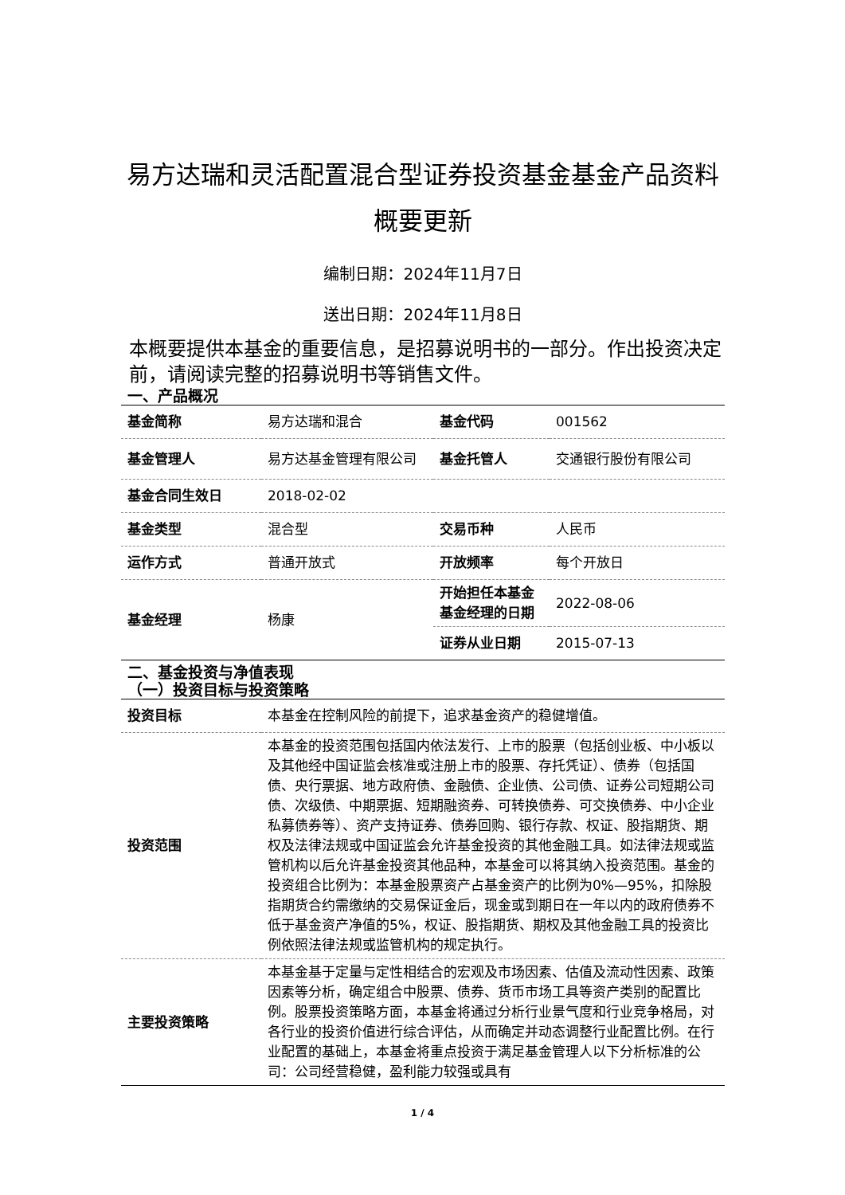易方达瑞和灵活配置混合型证券投资基金基金产品资料概要更新
编制日期：2024年11月7日
送出日期：2024年11月8日
本概要提供本基金的重要信息，是招募说明书的一部分。作出投资决定前，请阅读完整的招募说明书等销售文件。
一、产品概况
| 基金简称 | 易方达瑞和混合 | 基金代码 | 001562 |
| 基金管理人 | 易方达基金管理有限公司 | 基金托管人 | 交通银行股份有限公司 |
| 基金合同生效日 | 2018-02-02 | | |
| 基金类型 | 混合型 | 交易币种 | 人民币 |
| 运作方式 | 普通开放式 | 开放频率 | 每个开放日 |
| 基金经理 | 杨康 | 开始担任本基金基金经理的日期 | 2022-08-06 |
| | | 证券从业日期 | 2015-07-13 |
二、基金投资与净值表现
（一）投资目标与投资策略
| 投资目标 | 本基金在控制风险的前提下，追求基金资产的稳健增值。 |
| 投资范围 | 本基金的投资范围包括国内依法发行、上市的股票（包括创业板、中小板以及其他经中国证监会核准或注册上市的股票、存托凭证）、债券（包括国债、央行票据、地方政府债、金融债、企业债、公司债、证券公司短期公司债、次级债、中期票据、短期融资券、可转换债券、可交换债券、中小企业私募债券等）、资产支持证券、债券回购、银行存款、权证、股指期货、期权及法律法规或中国证监会允许基金投资的其他金融工具。如法律法规或监管机构以后允许基金投资其他品种，本基金可以将其纳入投资范围。基金的投资组合比例为：本基金股票资产占基金资产的比例为0%—95%，扣除股指期货合约需缴纳的交易保证金后，现金或到期日在一年以内的政府债券不低于基金资产净值的5%，权证、股指期货、期权及其他金融工具的投资比例依照法律法规或监管机构的规定执行。 |
| 主要投资策略 | 本基金基于定量与定性相结合的宏观及市场因素、估值及流动性因素、政策因素等分析，确定组合中股票、债券、货币市场工具等资产类别的配置比例。股票投资策略方面，本基金将通过分析行业景气度和行业竞争格局，对各行业的投资价值进行综合评估，从而确定并动态调整行业配置比例。在行业配置的基础上，本基金将重点投资于满足基金管理人以下分析标准的公司：公司经营稳健，盈利能力较强或具有 |
1 / 4